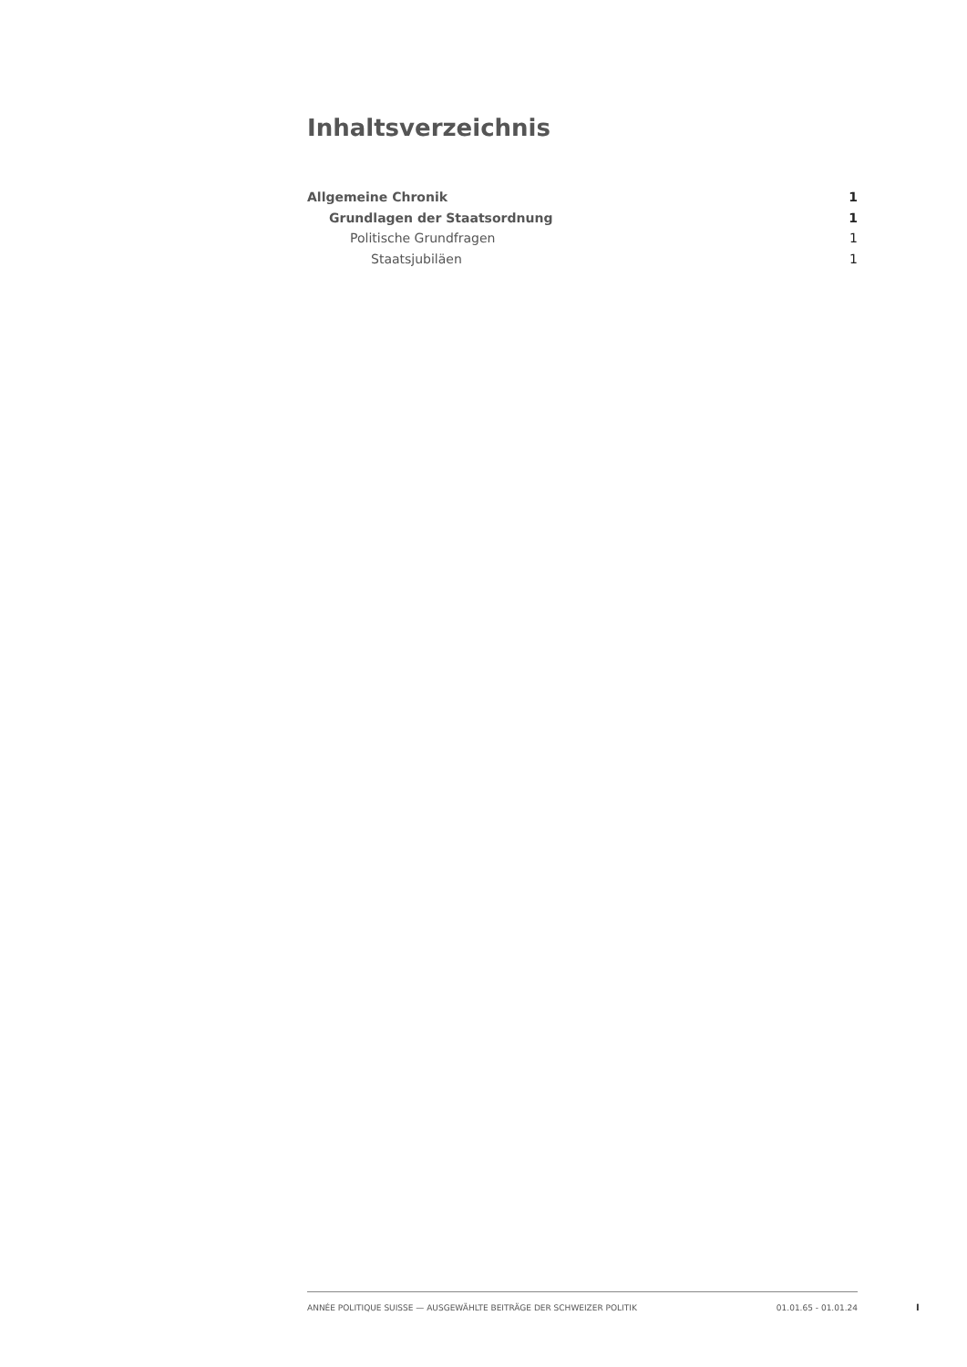Inhaltsverzeichnis
Allgemeine Chronik 1
Grundlagen der Staatsordnung 1
Politische Grundfragen 1
Staatsjubiläen 1
ANNÉE POLITIQUE SUISSE — AUSGEWÄHLTE BEITRÄGE DER SCHWEIZER POLITIK 01.01.65 - 01.01.24
I